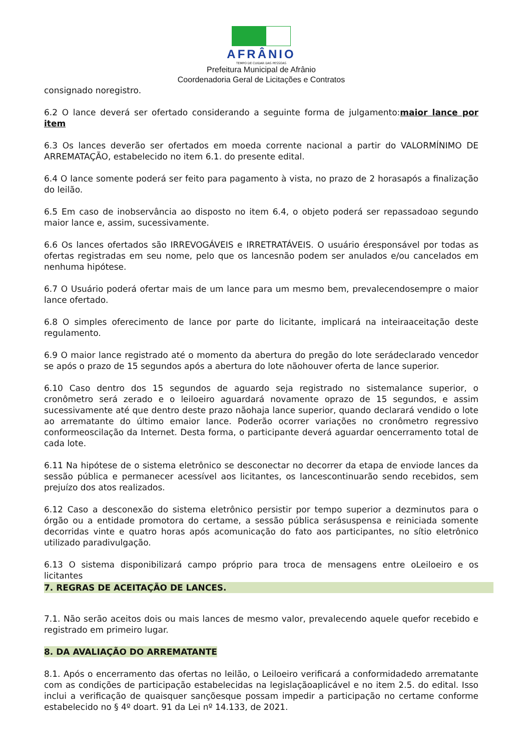AFRÂNIO
TEMPO DE CUIDAR DAS PESSOAS
Prefeitura Municipal de Afrânio
Coordenadoria Geral de Licitações e Contratos
consignado noregistro.
6.2 O lance deverá ser ofertado considerando a seguinte forma de julgamento:maior lance por item
6.3 Os lances deverão ser ofertados em moeda corrente nacional a partir do VALORMÍNIMO DE ARREMATAÇÃO, estabelecido no item 6.1. do presente edital.
6.4 O lance somente poderá ser feito para pagamento à vista, no prazo de 2 horasapós a finalização do leilão.
6.5 Em caso de inobservância ao disposto no item 6.4, o objeto poderá ser repassadoao segundo maior lance e, assim, sucessivamente.
6.6 Os lances ofertados são IRREVOGÁVEIS e IRRETRATÁVEIS. O usuário éresponsável por todas as ofertas registradas em seu nome, pelo que os lancesnão podem ser anulados e/ou cancelados em nenhuma hipótese.
6.7 O Usuário poderá ofertar mais de um lance para um mesmo bem, prevalecendosempre o maior lance ofertado.
6.8 O simples oferecimento de lance por parte do licitante, implicará na inteiraaceitação deste regulamento.
6.9 O maior lance registrado até o momento da abertura do pregão do lote serádeclarado vencedor se após o prazo de 15 segundos após a abertura do lote nãohouver oferta de lance superior.
6.10 Caso dentro dos 15 segundos de aguardo seja registrado no sistemalance superior, o cronômetro será zerado e o leiloeiro aguardará novamente oprazo de 15 segundos, e assim sucessivamente até que dentro deste prazo nãohaja lance superior, quando declarará vendido o lote ao arrematante do último emaior lance. Poderão ocorrer variações no cronômetro regressivo conformeoscilação da Internet. Desta forma, o participante deverá aguardar oencerramento total de cada lote.
6.11 Na hipótese de o sistema eletrônico se desconectar no decorrer da etapa de enviode lances da sessão pública e permanecer acessível aos licitantes, os lancescontinuarão sendo recebidos, sem prejuízo dos atos realizados.
6.12 Caso a desconexão do sistema eletrônico persistir por tempo superior a dezminutos para o órgão ou a entidade promotora do certame, a sessão pública serásuspensa e reiniciada somente decorridas vinte e quatro horas após acomunicação do fato aos participantes, no sítio eletrônico utilizado paradivulgação.
6.13 O sistema disponibilizará campo próprio para troca de mensagens entre oLeiloeiro e os licitantes
7. REGRAS DE ACEITAÇÃO DE LANCES.
7.1. Não serão aceitos dois ou mais lances de mesmo valor, prevalecendo aquele quefor recebido e registrado em primeiro lugar.
8. DA AVALIAÇÃO DO ARREMATANTE
8.1. Após o encerramento das ofertas no leilão, o Leiloeiro verificará a conformidadedo arrematante com as condições de participação estabelecidas na legislaçãoaplicável e no item 2.5. do edital. Isso inclui a verificação de quaisquer sançõesque possam impedir a participação no certame conforme estabelecido no § 4º doart. 91 da Lei nº 14.133, de 2021.